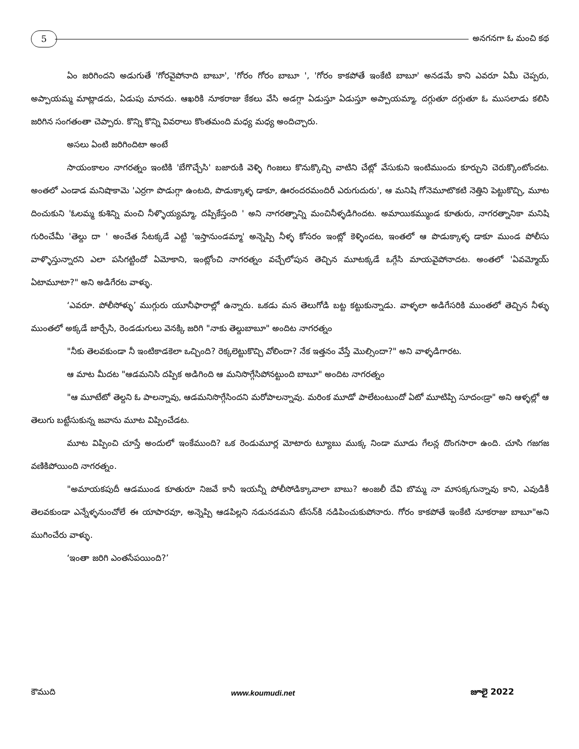5
అనగనగా ఓ మంచి కథ
ఏం జరిగిందని అడుగుతే 'గోరవైపోనాది బాబూ', 'గోరం గోరం బాబూ ', 'గోరం కాకపోతే ఇంకేటి బాబూ' అనడమే కాని ఎవరూ ఏమీ చెప్పరు, అప్పాయమ్మ మాట్లాడదు, ఏడుపు మానదు. ఆఖరికి నూకరాజు కేకలు వేసి అడగ్గా ఏడుస్తూ ఏడుస్తూ అప్పాయమ్మా, దగ్గుతూ దగ్గుతూ ఓ ముసలాడు కలిసి జరిగిన సంగతంతా చెప్పారు. కొన్ని కొన్ని వివరాలు కొంతమంది మధ్య మధ్య అందిచ్చారు.
అసలు ఏంటి జరిగిందిటా అంటే
సాయంకాలం నాగరత్నం ఇంటికి 'బేగొచ్చేసి' బజారుకి వెళ్ళి గింజలు కొనుక్కొచ్చి వాటిని చేట్లో వేసుకుని ఇంటిముందు కూర్చుని చెరుక్కొంటోందట. అంతలో ఎండాడ మనిషొకామె 'ఎర్రగా పొడుగ్గా ఉంటది, పొడుక్కాళ్ళ డాకూ, ఊరందరమందిరీ ఎరుగుదురు', ఆ మనిషి గోనెమూటొకటి నెత్తిని పెట్టుకొచ్చి, మూట దించుకుని 'ఓలమ్మ కుశిన్ని మంచి నీళ్ళొయ్యమ్మా, దప్పికేస్తంది ' అని నాగరత్నాన్ని మంచినీళ్ళడిగిందట. అమాయికమ్ముండ కూతురు, నాగరత్నానికా మనిషి గురించేమీ 'తెల్దు దా ' అంచేత సేటక్కడే ఎట్టి 'ఇస్తానుండమ్మా' అన్నెప్పి నీళ్ళ కోసరం ఇంట్లో కెళ్ళిందట, ఇంతలో ఆ పొడుక్కాళ్ళ డాకూ ముండ పోలీసు వాళ్ళొస్తున్నారని ఎలా పసిగట్టిందో ఏమోకాని, ఇంట్లోంచి నాగరత్నం వచ్చేలోపున తెచ్చిన మూటక్కడే ఒగ్గేసి మాయవైపోనాదట. అంతలో 'ఏవమ్మోయ్ ఏటామూటా?" అని అడిగేరట వాళ్ళు.
‘ఎవరూ. పోలీసోళ్ళు’ ముగ్గురు యూనీఫారాల్లో ఉన్నారు. ఒకడు మన తెలుగోడి బట్ట కట్టుకున్నాడు. వాళ్ళలా అడిగేసరికి ముంతలో తెచ్చిన నీళ్ళు ముంతలో అక్కడే జార్చేసి, రెండడుగులు వెనక్కి జరిగి "నాకు తెల్దుబాబూ" అందిట నాగరత్నం
"నీకు తెలవకుండా నీ ఇంటికాడకెలా ఒచ్చింది? రెక్కలెట్టుకొచ్చి వోలిందా? నేక ఇత్తనం వేస్తే మొల్సిందా?" అని వాళ్ళడిగారట.
ఆ మాట మీదట "ఆడమనిసి దప్పిక అడిగింది ఆ మనిసొగ్గేసిపోనట్టుంది బాబూ" అందిట నాగరత్నం
"ఆ మూటేటో తెల్దని ఓ పాలన్నావు, ఆడమనిసొగ్గేసిందని మరోపాలన్నావు. మరింక మూడో పాలేటంటుందో ఏటో మూటిప్పి సూదంఁడ్రా" అని ఆళ్ళల్లో ఆ తెలుగు బట్టేసుకున్న జవాను మూట విప్పించేడట.
మూట విప్పించి చూస్తే అందులో ఇంకేముంది? ఒక రెండుమూర్ల మోటారు ట్యూబు ముక్క నిండా మూడు గేలన్ల దొంగసారా ఉంది. చూసి గజగజ వణికిపోయింది నాగరత్నం.
"అమాయకపుదీ ఆడముండ కూతురూ నిజవే కానీ ఇయన్నీ పోలీసోడిక్కావాలా బాబు? అంజలీ దేవి బొమ్మ నా మాసక్కగున్నావు కాని, ఎవుడికీ తెలవకుండా ఎన్నేళ్ళనుంచోలే ఈ యాపారవూ, అన్నెప్పి ఆడపిల్లని నడునడమని టేసన్‌కి నడిపించుకుపోనారు. గోరం కాకపోతే ఇంకేటి నూకరాజు బాబూ"అని ముగించేరు వాళ్ళు.
‘ఇంతా జరిగి ఎంతసేపయింది?’
కౌముది www.koumudi.net జూలై 2022